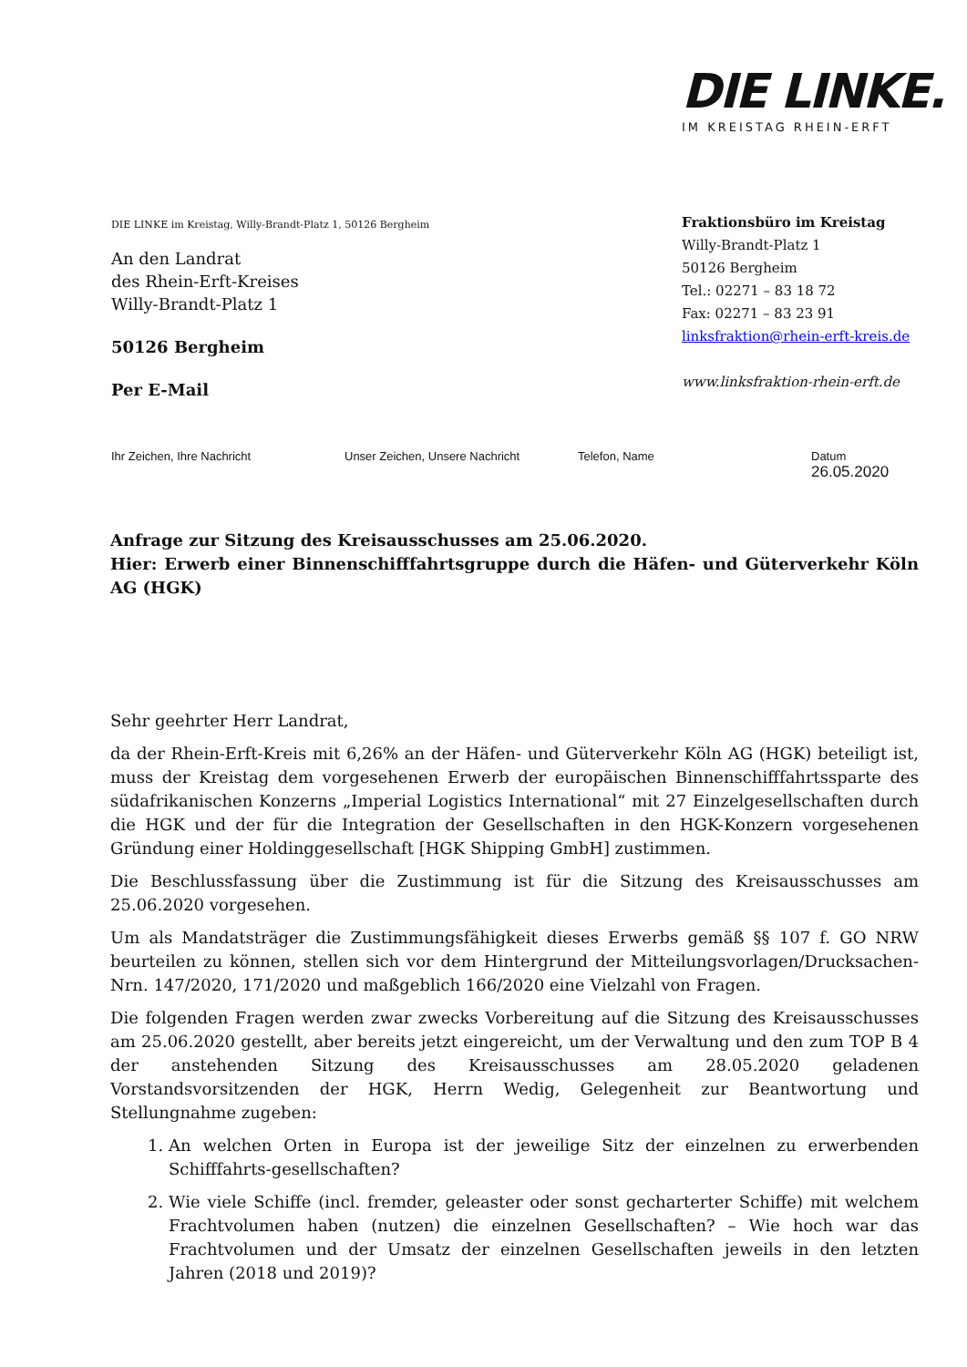DIE LINKE.
IM KREISTAG RHEIN-ERFT
DIE LINKE im Kreistag, Willy-Brandt-Platz 1, 50126 Bergheim
An den Landrat
des Rhein-Erft-Kreises
Willy-Brandt-Platz 1
50126 Bergheim
Per E-Mail
Fraktionsbüro im Kreistag
Willy-Brandt-Platz 1
50126 Bergheim
Tel.: 02271 – 83 18 72
Fax: 02271 – 83 23 91
linksfraktion@rhein-erft-kreis.de
www.linksfraktion-rhein-erft.de
Ihr Zeichen, Ihre Nachricht Unser Zeichen, Unsere Nachricht Telefon, Name Datum
26.05.2020
Anfrage zur Sitzung des Kreisausschusses am 25.06.2020.
Hier: Erwerb einer Binnenschifffahrtsgruppe durch die Häfen- und Güterverkehr Köln AG (HGK)
Sehr geehrter Herr Landrat,
da der Rhein-Erft-Kreis mit 6,26% an der Häfen- und Güterverkehr Köln AG (HGK) beteiligt ist, muss der Kreistag dem vorgesehenen Erwerb der europäischen Binnenschifffahrtssparte des südafrikanischen Konzerns „Imperial Logistics International“ mit 27 Einzelgesellschaften durch die HGK und der für die Integration der Gesellschaften in den HGK-Konzern vorgesehenen Gründung einer Holdinggesellschaft [HGK Shipping GmbH] zustimmen.
Die Beschlussfassung über die Zustimmung ist für die Sitzung des Kreisausschusses am 25.06.2020 vorgesehen.
Um als Mandatsträger die Zustimmungsfähigkeit dieses Erwerbs gemäß §§ 107 f. GO NRW beurteilen zu können, stellen sich vor dem Hintergrund der Mitteilungsvorlagen/Drucksachen-Nrn. 147/2020, 171/2020 und maßgeblich 166/2020 eine Vielzahl von Fragen.
Die folgenden Fragen werden zwar zwecks Vorbereitung auf die Sitzung des Kreisausschusses am 25.06.2020 gestellt, aber bereits jetzt eingereicht, um der Verwaltung und den zum TOP B 4 der anstehenden Sitzung des Kreisausschusses am 28.05.2020 geladenen Vorstandsvorsitzenden der HGK, Herrn Wedig, Gelegenheit zur Beantwortung und Stellungnahme zugeben:
1. An welchen Orten in Europa ist der jeweilige Sitz der einzelnen zu erwerbenden Schifffahrts-gesellschaften?
2. Wie viele Schiffe (incl. fremder, geleaster oder sonst gecharterter Schiffe) mit welchem Frachtvolumen haben (nutzen) die einzelnen Gesellschaften? – Wie hoch war das Frachtvolumen und der Umsatz der einzelnen Gesellschaften jeweils in den letzten Jahren (2018 und 2019)?